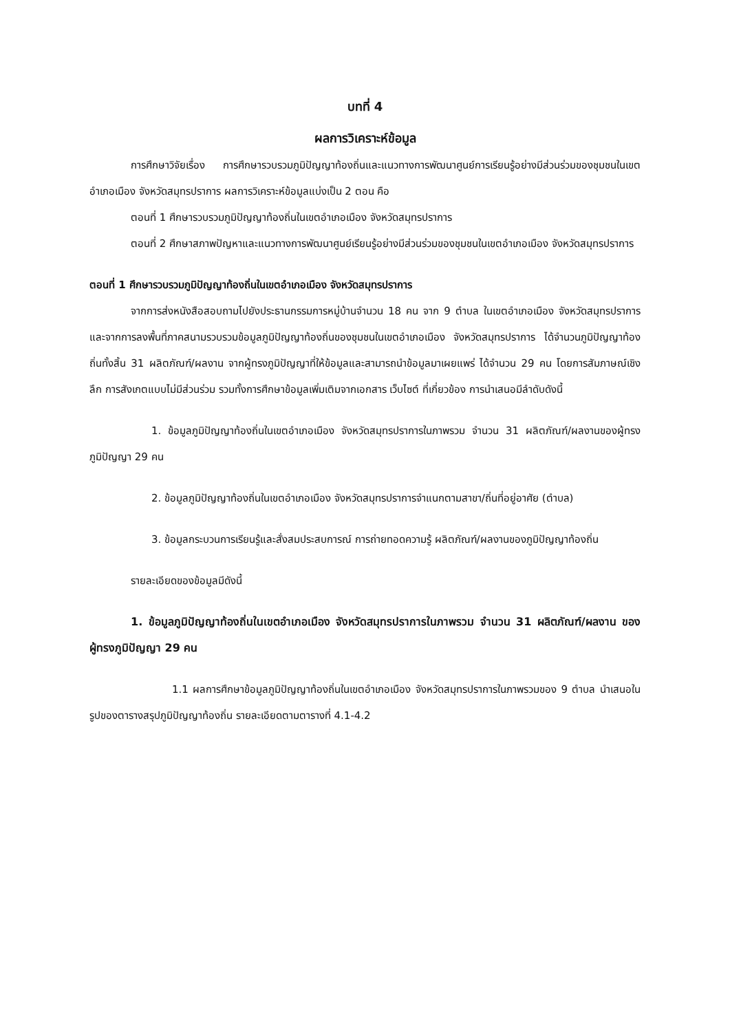บทที่ 4
ผลการวิเคราะห์ข้อมูล
การศึกษาวิจัยเรื่อง การศึกษารวบรวมภูมิปัญญาท้องถิ่นและแนวทางการพัฒนาศูนย์การเรียนรู้อย่างมีส่วนร่วมของชุมชนในเขตอำเภอเมือง จังหวัดสมุทรปราการ ผลการวิเคราะห์ข้อมูลแบ่งเป็น 2 ตอน คือ
ตอนที่ 1 ศึกษารวบรวมภูมิปัญญาท้องถิ่นในเขตอำเภอเมือง จังหวัดสมุทรปราการ
ตอนที่ 2 ศึกษาสภาพปัญหาและแนวทางการพัฒนาศูนย์เรียนรู้อย่างมีส่วนร่วมของชุมชนในเขตอำเภอเมือง จังหวัดสมุทรปราการ
ตอนที่ 1 ศึกษารวบรวมภูมิปัญญาท้องถิ่นในเขตอำเภอเมือง จังหวัดสมุทรปราการ
จากการส่งหนังสือสอบถามไปยังประธานกรรมการหมู่บ้านจำนวน 18 คน จาก 9 ตำบล ในเขตอำเภอเมือง จังหวัดสมุทรปราการ และจากการลงพื้นที่ภาคสนามรวบรวมข้อมูลภูมิปัญญาท้องถิ่นของชุมชนในเขตอำเภอเมือง จังหวัดสมุทรปราการ ได้จำนวนภูมิปัญญาท้องถิ่นทั้งสิ้น 31 ผลิตภัณฑ์/ผลงาน จากผู้ทรงภูมิปัญญาที่ให้ข้อมูลและสามารถนำข้อมูลมาเผยแพร่ ได้จำนวน 29 คน โดยการสัมภาษณ์เชิงลึก การสังเกตแบบไม่มีส่วนร่วม รวมทั้งการศึกษาข้อมูลเพิ่มเติมจากเอกสาร เว็บไซต์ ที่เกี่ยวข้อง การนำเสนอมีลำดับดังนี้
1. ข้อมูลภูมิปัญญาท้องถิ่นในเขตอำเภอเมือง จังหวัดสมุทรปราการในภาพรวม จำนวน 31 ผลิตภัณฑ์/ผลงานของผู้ทรงภูมิปัญญา 29 คน
2. ข้อมูลภูมิปัญญาท้องถิ่นในเขตอำเภอเมือง จังหวัดสมุทรปราการจำแนกตามสาขา/ถิ่นที่อยู่อาศัย (ตำบล)
3. ข้อมูลกระบวนการเรียนรู้และสั่งสมประสบการณ์ การถ่ายทอดความรู้ ผลิตภัณฑ์/ผลงานของภูมิปัญญาท้องถิ่น
รายละเอียดของข้อมูลมีดังนี้
1. ข้อมูลภูมิปัญญาท้องถิ่นในเขตอำเภอเมือง จังหวัดสมุทรปราการในภาพรวม จำนวน 31 ผลิตภัณฑ์/ผลงาน ของผู้ทรงภูมิปัญญา 29 คน
1.1 ผลการศึกษาข้อมูลภูมิปัญญาท้องถิ่นในเขตอำเภอเมือง จังหวัดสมุทรปราการในภาพรวมของ 9 ตำบล นำเสนอในรูปของตารางสรุปภูมิปัญญาท้องถิ่น รายละเอียดตามตารางที่ 4.1-4.2